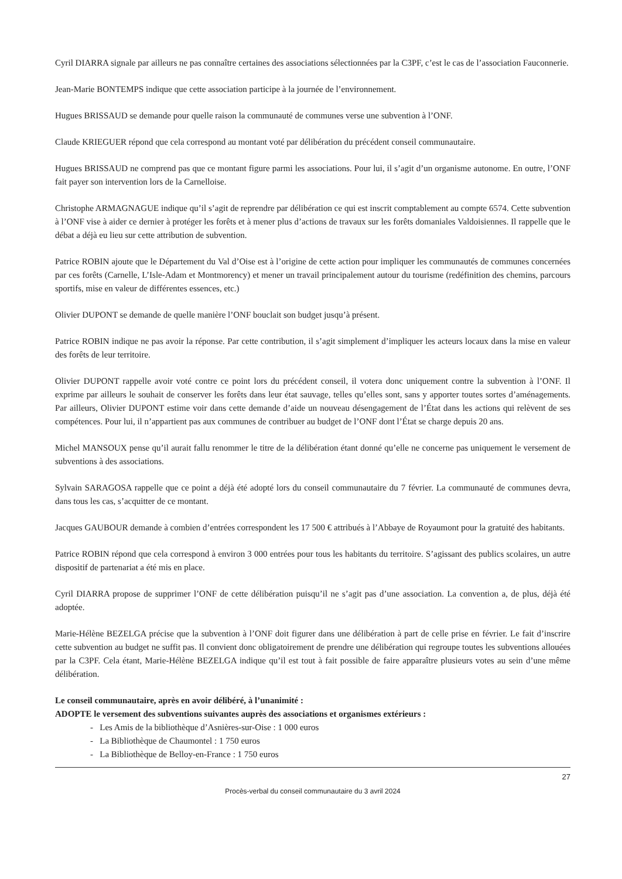Cyril DIARRA signale par ailleurs ne pas connaître certaines des associations sélectionnées par la C3PF, c’est le cas de l’association Fauconnerie.
Jean-Marie BONTEMPS indique que cette association participe à la journée de l’environnement.
Hugues BRISSAUD se demande pour quelle raison la communauté de communes verse une subvention à l’ONF.
Claude KRIEGUER répond que cela correspond au montant voté par délibération du précédent conseil communautaire.
Hugues BRISSAUD ne comprend pas que ce montant figure parmi les associations. Pour lui, il s’agit d’un organisme autonome. En outre, l’ONF fait payer son intervention lors de la Carnelloise.
Christophe ARMAGNAGUE indique qu’il s’agit de reprendre par délibération ce qui est inscrit comptablement au compte 6574. Cette subvention à l’ONF vise à aider ce dernier à protéger les forêts et à mener plus d’actions de travaux sur les forêts domaniales Valdoisiennes. Il rappelle que le débat a déjà eu lieu sur cette attribution de subvention.
Patrice ROBIN ajoute que le Département du Val d’Oise est à l’origine de cette action pour impliquer les communautés de communes concernées par ces forêts (Carnelle, L’Isle-Adam et Montmorency) et mener un travail principalement autour du tourisme (redéfinition des chemins, parcours sportifs, mise en valeur de différentes essences, etc.)
Olivier DUPONT se demande de quelle manière l’ONF bouclait son budget jusqu’à présent.
Patrice ROBIN indique ne pas avoir la réponse. Par cette contribution, il s’agit simplement d’impliquer les acteurs locaux dans la mise en valeur des forêts de leur territoire.
Olivier DUPONT rappelle avoir voté contre ce point lors du précédent conseil, il votera donc uniquement contre la subvention à l’ONF. Il exprime par ailleurs le souhait de conserver les forêts dans leur état sauvage, telles qu’elles sont, sans y apporter toutes sortes d’aménagements. Par ailleurs, Olivier DUPONT estime voir dans cette demande d’aide un nouveau désengagement de l’État dans les actions qui relèvent de ses compétences. Pour lui, il n’appartient pas aux communes de contribuer au budget de l’ONF dont l’État se charge depuis 20 ans.
Michel MANSOUX pense qu’il aurait fallu renommer le titre de la délibération étant donné qu’elle ne concerne pas uniquement le versement de subventions à des associations.
Sylvain SARAGOSA rappelle que ce point a déjà été adopté lors du conseil communautaire du 7 février. La communauté de communes devra, dans tous les cas, s’acquitter de ce montant.
Jacques GAUBOUR demande à combien d’entrées correspondent les 17 500 € attribués à l’Abbaye de Royaumont pour la gratuité des habitants.
Patrice ROBIN répond que cela correspond à environ 3 000 entrées pour tous les habitants du territoire. S’agissant des publics scolaires, un autre dispositif de partenariat a été mis en place.
Cyril DIARRA propose de supprimer l’ONF de cette délibération puisqu’il ne s’agit pas d’une association. La convention a, de plus, déjà été adoptée.
Marie-Hélène BEZELGA précise que la subvention à l’ONF doit figurer dans une délibération à part de celle prise en février. Le fait d’inscrire cette subvention au budget ne suffit pas. Il convient donc obligatoirement de prendre une délibération qui regroupe toutes les subventions allouées par la C3PF. Cela étant, Marie-Hélène BEZELGA indique qu’il est tout à fait possible de faire apparaître plusieurs votes au sein d’une même délibération.
Le conseil communautaire, après en avoir délibéré, à l’unanimité :
ADOPTE le versement des subventions suivantes auprès des associations et organismes extérieurs :
- Les Amis de la bibliothèque d’Asnières-sur-Oise : 1 000 euros
- La Bibliothèque de Chaumontel : 1 750 euros
- La Bibliothèque de Belloy-en-France : 1 750 euros
27
Procès-verbal du conseil communautaire du 3 avril 2024